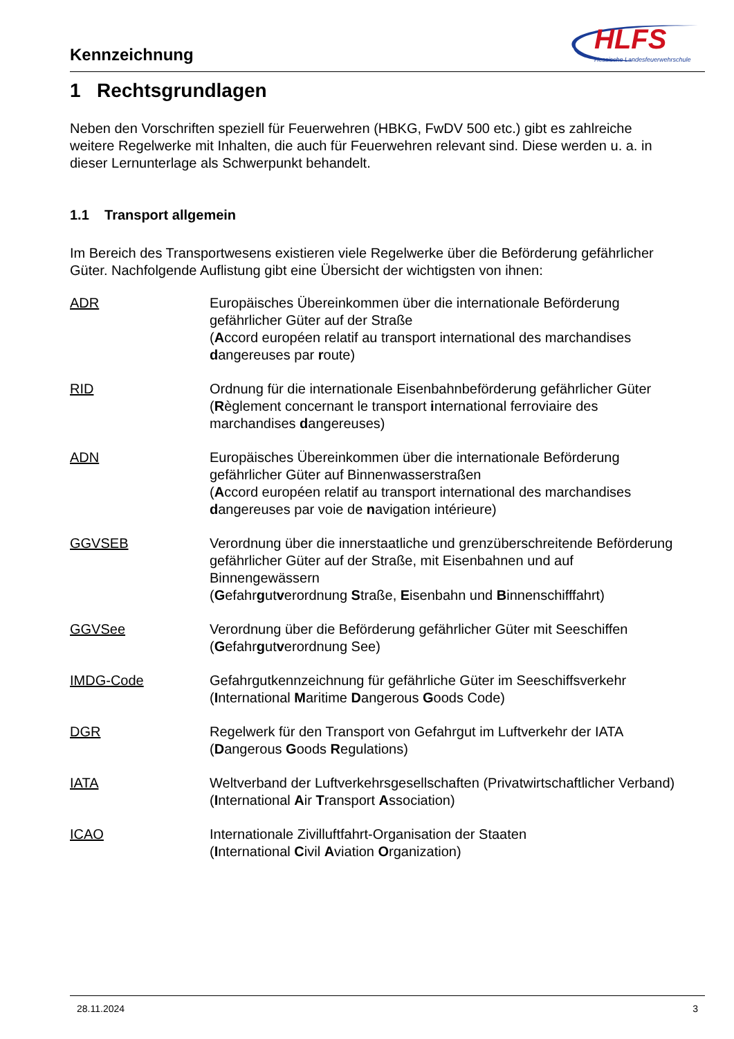Kennzeichnung
HLFS
Hessische Landesfeuerwehrschule
1 Rechtsgrundlagen
Neben den Vorschriften speziell für Feuerwehren (HBKG, FwDV 500 etc.) gibt es zahlreiche weitere Regelwerke mit Inhalten, die auch für Feuerwehren relevant sind. Diese werden u. a. in dieser Lernunterlage als Schwerpunkt behandelt.
1.1 Transport allgemein
Im Bereich des Transportwesens existieren viele Regelwerke über die Beförderung gefährlicher Güter. Nachfolgende Auflistung gibt eine Übersicht der wichtigsten von ihnen:
ADR Europäisches Übereinkommen über die internationale Beförderung gefährlicher Güter auf der Straße
(Accord européen relatif au transport international des marchandises dangereuses par route)
RID Ordnung für die internationale Eisenbahnbeförderung gefährlicher Güter (Règlement concernant le transport international ferroviaire des marchandises dangereuses)
ADN Europäisches Übereinkommen über die internationale Beförderung gefährlicher Güter auf Binnenwasserstraßen
(Accord européen relatif au transport international des marchandises dangereuses par voie de navigation intérieure)
GGVSEB Verordnung über die innerstaatliche und grenzüberschreitende Beförderung gefährlicher Güter auf der Straße, mit Eisenbahnen und auf Binnengewässern
(Gefahrgutverordnung Straße, Eisenbahn und Binnenschifffahrt)
GGVSee Verordnung über die Beförderung gefährlicher Güter mit Seeschiffen
(Gefahrgutverordnung See)
IMDG-Code Gefahrgutkennzeichnung für gefährliche Güter im Seeschiffsverkehr
(International Maritime Dangerous Goods Code)
DGR Regelwerk für den Transport von Gefahrgut im Luftverkehr der IATA
(Dangerous Goods Regulations)
IATA Weltverband der Luftverkehrsgesellschaften (Privatwirtschaftlicher Verband) (International Air Transport Association)
ICAO Internationale Zivilluftfahrt-Organisation der Staaten
(International Civil Aviation Organization)
28.11.2024 3